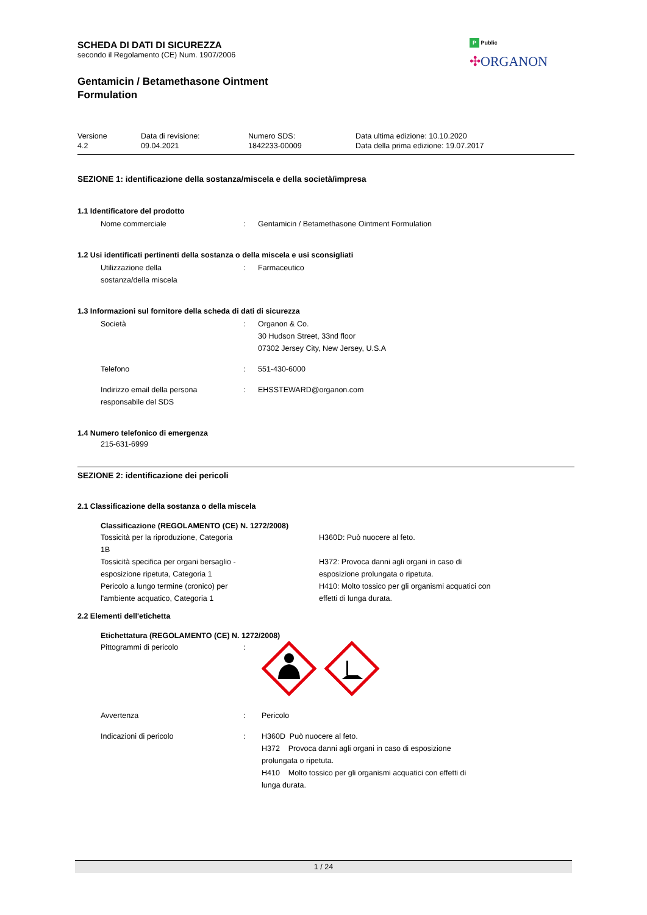P Public
✣ORGANON
SCHEDA DI DATI DI SICUREZZA
secondo il Regolamento (CE) Num. 1907/2006
Gentamicin / Betamethasone Ointment
Formulation
| Versione 4.2 | Data di revisione: 09.04.2021 | Numero SDS: 1842233-00009 | Data ultima edizione: 10.10.2020 Data della prima edizione: 19.07.2017 |
SEZIONE 1: identificazione della sostanza/miscela e della società/impresa
1.1 Identificatore del prodotto
| Nome commerciale | : | Gentamicin / Betamethasone Ointment Formulation |
1.2 Usi identificati pertinenti della sostanza o della miscela e usi sconsigliati
| Utilizzazione della sostanza/della miscela | : | Farmaceutico |
1.3 Informazioni sul fornitore della scheda di dati di sicurezza
| Società | : | Organon & Co. 30 Hudson Street, 33nd floor 07302 Jersey City, New Jersey, U.S.A |
| Telefono | : | 551-430-6000 |
| Indirizzo email della persona responsabile del SDS | : | EHSSTEWARD@organon.com |
1.4 Numero telefonico di emergenza
215-631-6999
SEZIONE 2: identificazione dei pericoli
2.1 Classificazione della sostanza o della miscela
Classificazione (REGOLAMENTO (CE) N. 1272/2008)
| Tossicità per la riproduzione, Categoria 1B | H360D: Può nuocere al feto. |
| Tossicità specifica per organi bersaglio - esposizione ripetuta, Categoria 1 | H372: Provoca danni agli organi in caso di esposizione prolungata o ripetuta. |
| Pericolo a lungo termine (cronico) per l'ambiente acquatico, Categoria 1 | H410: Molto tossico per gli organismi acquatici con effetti di lunga durata. |
2.2 Elementi dell'etichetta
Etichettatura (REGOLAMENTO (CE) N. 1272/2008)
| Pittogrammi di pericolo | : | |
| Avvertenza | : | Pericolo |
| Indicazioni di pericolo | : | H360D Può nuocere al feto. H372 Provoca danni agli organi in caso di esposizione prolungata o ripetuta. H410 Molto tossico per gli organismi acquatici con effetti di lunga durata. |
1 / 24